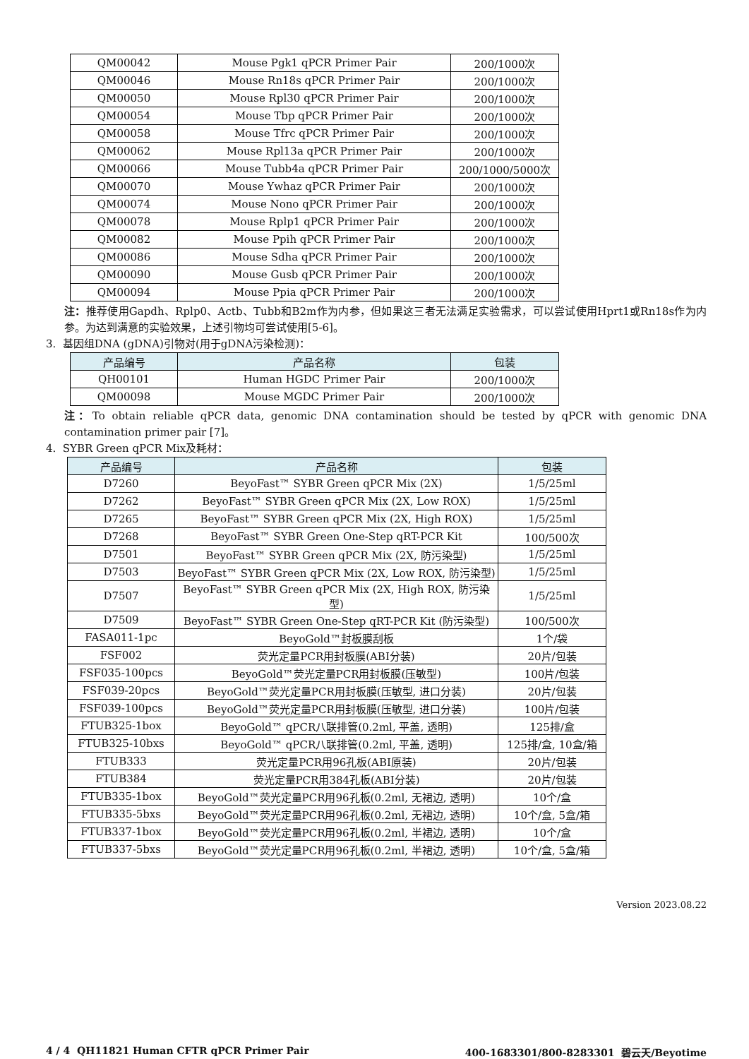| QM00042 | Mouse Pgk1 qPCR Primer Pair | 200/1000次 |
| QM00046 | Mouse Rn18s qPCR Primer Pair | 200/1000次 |
| QM00050 | Mouse Rpl30 qPCR Primer Pair | 200/1000次 |
| QM00054 | Mouse Tbp qPCR Primer Pair | 200/1000次 |
| QM00058 | Mouse Tfrc qPCR Primer Pair | 200/1000次 |
| QM00062 | Mouse Rpl13a qPCR Primer Pair | 200/1000次 |
| QM00066 | Mouse Tubb4a qPCR Primer Pair | 200/1000/5000次 |
| QM00070 | Mouse Ywhaz qPCR Primer Pair | 200/1000次 |
| QM00074 | Mouse Nono qPCR Primer Pair | 200/1000次 |
| QM00078 | Mouse Rplp1 qPCR Primer Pair | 200/1000次 |
| QM00082 | Mouse Ppih qPCR Primer Pair | 200/1000次 |
| QM00086 | Mouse Sdha qPCR Primer Pair | 200/1000次 |
| QM00090 | Mouse Gusb qPCR Primer Pair | 200/1000次 |
| QM00094 | Mouse Ppia qPCR Primer Pair | 200/1000次 |
注：推荐使用Gapdh、Rplp0、Actb、Tubb和B2m作为内参，但如果这三者无法满足实验需求，可以尝试使用Hprt1或Rn18s作为内参。为达到满意的实验效果，上述引物均可尝试使用[5-6]。
3. 基因组DNA (gDNA)引物对(用于gDNA污染检测)：
| 产品编号 | 产品名称 | 包装 |
| --- | --- | --- |
| QH00101 | Human HGDC Primer Pair | 200/1000次 |
| QM00098 | Mouse MGDC Primer Pair | 200/1000次 |
注：To obtain reliable qPCR data, genomic DNA contamination should be tested by qPCR with genomic DNA contamination primer pair [7]。
4. SYBR Green qPCR Mix及耗材：
| 产品编号 | 产品名称 | 包装 |
| --- | --- | --- |
| D7260 | BeyoFast™ SYBR Green qPCR Mix (2X) | 1/5/25ml |
| D7262 | BeyoFast™ SYBR Green qPCR Mix (2X, Low ROX) | 1/5/25ml |
| D7265 | BeyoFast™ SYBR Green qPCR Mix (2X, High ROX) | 1/5/25ml |
| D7268 | BeyoFast™ SYBR Green One-Step qRT-PCR Kit | 100/500次 |
| D7501 | BeyoFast™ SYBR Green qPCR Mix (2X, 防污染型) | 1/5/25ml |
| D7503 | BeyoFast™ SYBR Green qPCR Mix (2X, Low ROX, 防污染型) | 1/5/25ml |
| D7507 | BeyoFast™ SYBR Green qPCR Mix (2X, High ROX, 防污染型) | 1/5/25ml |
| D7509 | BeyoFast™ SYBR Green One-Step qRT-PCR Kit (防污染型) | 100/500次 |
| FASA011-1pc | BeyoGold™封板膜刮板 | 1个/袋 |
| FSF002 | 荧光定量PCR用封板膜(ABI分装) | 20片/包装 |
| FSF035-100pcs | BeyoGold™荧光定量PCR用封板膜(压敏型) | 100片/包装 |
| FSF039-20pcs | BeyoGold™荧光定量PCR用封板膜(压敏型, 进口分装) | 20片/包装 |
| FSF039-100pcs | BeyoGold™荧光定量PCR用封板膜(压敏型, 进口分装) | 100片/包装 |
| FTUB325-1box | BeyoGold™ qPCR八联排管(0.2ml, 平盖, 透明) | 125排/盒 |
| FTUB325-10bxs | BeyoGold™ qPCR八联排管(0.2ml, 平盖, 透明) | 125排/盒, 10盒/箱 |
| FTUB333 | 荧光定量PCR用96孔板(ABI原装) | 20片/包装 |
| FTUB384 | 荧光定量PCR用384孔板(ABI分装) | 20片/包装 |
| FTUB335-1box | BeyoGold™荧光定量PCR用96孔板(0.2ml, 无裙边, 透明) | 10个/盒 |
| FTUB335-5bxs | BeyoGold™荧光定量PCR用96孔板(0.2ml, 无裙边, 透明) | 10个/盒, 5盒/箱 |
| FTUB337-1box | BeyoGold™荧光定量PCR用96孔板(0.2ml, 半裙边, 透明) | 10个/盒 |
| FTUB337-5bxs | BeyoGold™荧光定量PCR用96孔板(0.2ml, 半裙边, 透明) | 10个/盒, 5盒/箱 |
Version 2023.08.22
4 / 4 QH11821 Human CFTR qPCR Primer Pair 400-1683301/800-8283301 碧云天/Beyotime